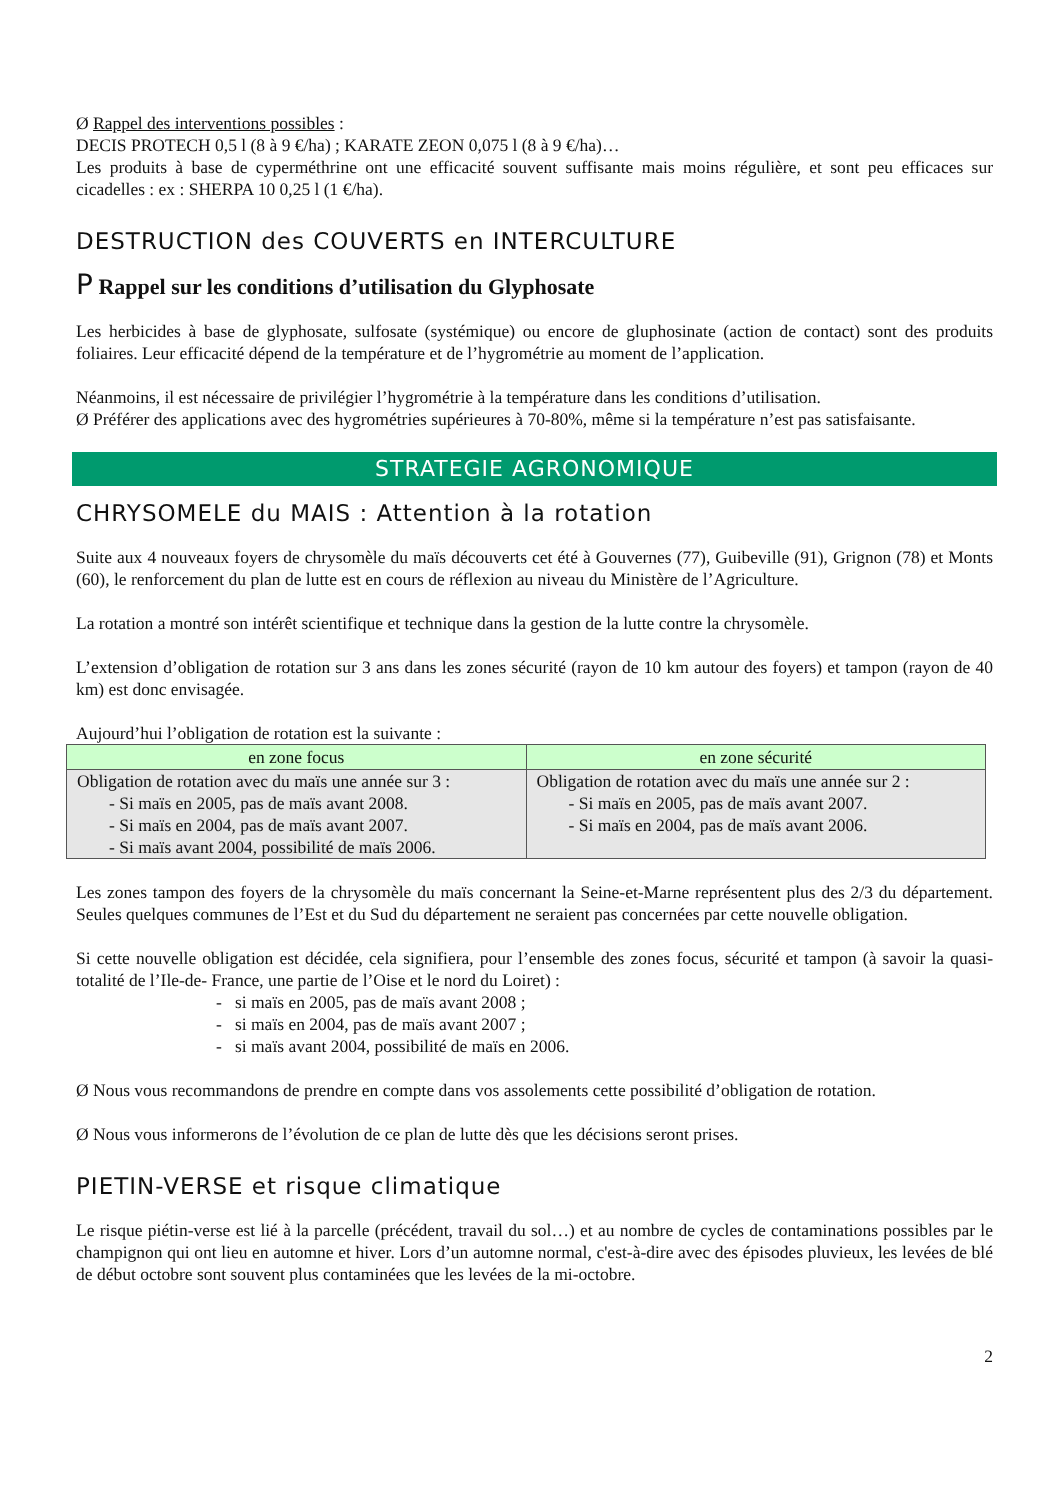Ø Rappel des interventions possibles :
DECIS PROTECH 0,5 l (8 à 9 €/ha) ; KARATE ZEON 0,075 l (8 à 9 €/ha)…
Les produits à base de cyperméthrine ont une efficacité souvent suffisante mais moins régulière, et sont peu efficaces sur cicadelles : ex : SHERPA 10 0,25 l (1 €/ha).
DESTRUCTION des COUVERTS en INTERCULTURE
P Rappel sur les conditions d’utilisation du Glyphosate
Les herbicides à base de glyphosate, sulfosate (systémique) ou encore de gluphosinate (action de contact) sont des produits foliaires. Leur efficacité dépend de la température et de l’hygrométrie au moment de l’application.
Néanmoins, il est nécessaire de privilégier l’hygrométrie à la température dans les conditions d’utilisation.
Ø Préférer des applications avec des hygrométries supérieures à 70-80%, même si la température n’est pas satisfaisante.
STRATEGIE AGRONOMIQUE
CHRYSOMELE du MAIS : Attention à la rotation
Suite aux 4 nouveaux foyers de chrysomèle du maïs découverts cet été à Gouvernes (77), Guibeville (91), Grignon (78) et Monts (60), le renforcement du plan de lutte est en cours de réflexion au niveau du Ministère de l’Agriculture.
La rotation a montré son intérêt scientifique et technique dans la gestion de la lutte contre la chrysomèle.
L’extension d’obligation de rotation sur 3 ans dans les zones sécurité (rayon de 10 km autour des foyers) et tampon (rayon de 40 km) est donc envisagée.
Aujourd’hui l’obligation de rotation est la suivante :
| en zone focus | en zone sécurité |
| --- | --- |
| Obligation de rotation avec du maïs une année sur 3 : - Si maïs en 2005, pas de maïs avant 2008. - Si maïs en 2004, pas de maïs avant 2007. - Si maïs avant 2004, possibilité de maïs 2006. | Obligation de rotation avec du maïs une année sur 2 : - Si maïs en 2005, pas de maïs avant 2007. - Si maïs en 2004, pas de maïs avant 2006. |
Les zones tampon des foyers de la chrysomèle du maïs concernant la Seine-et-Marne représentent plus des 2/3 du département. Seules quelques communes de l’Est et du Sud du département ne seraient pas concernées par cette nouvelle obligation.
Si cette nouvelle obligation est décidée, cela signifiera, pour l’ensemble des zones focus, sécurité et tampon (à savoir la quasi-totalité de l’Ile-de- France, une partie de l’Oise et le nord du Loiret) :
- si maïs en 2005, pas de maïs avant 2008 ;
- si maïs en 2004, pas de maïs avant 2007 ;
- si maïs avant 2004, possibilité de maïs en 2006.
Ø Nous vous recommandons de prendre en compte dans vos assolements cette possibilité d’obligation de rotation.
Ø Nous vous informerons de l’évolution de ce plan de lutte dès que les décisions seront prises.
PIETIN-VERSE et risque climatique
Le risque piétin-verse est lié à la parcelle (précédent, travail du sol…) et au nombre de cycles de contaminations possibles par le champignon qui ont lieu en automne et hiver. Lors d’un automne normal, c'est-à-dire avec des épisodes pluvieux, les levées de blé de début octobre sont souvent plus contaminées que les levées de la mi-octobre.
2